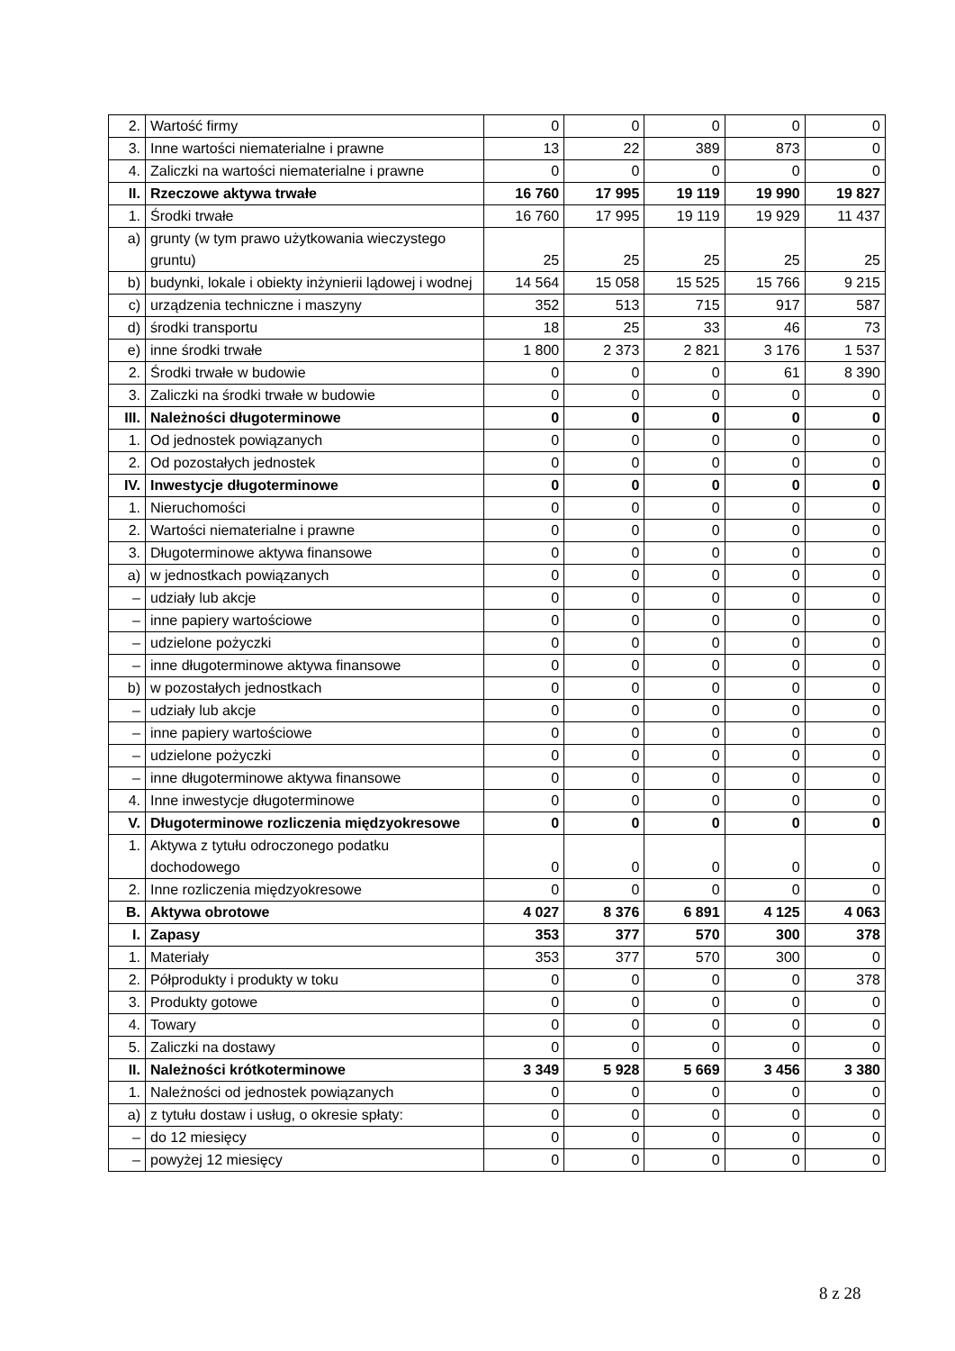| 2. | Wartość firmy | 0 | 0 | 0 | 0 | 0 |
| 3. | Inne wartości niematerialne i prawne | 13 | 22 | 389 | 873 | 0 |
| 4. | Zaliczki na wartości niematerialne i prawne | 0 | 0 | 0 | 0 | 0 |
| II. | Rzeczowe aktywa trwałe | 16 760 | 17 995 | 19 119 | 19 990 | 19 827 |
| 1. | Środki trwałe | 16 760 | 17 995 | 19 119 | 19 929 | 11 437 |
| a) | grunty (w tym prawo użytkowania wieczystego gruntu) | 25 | 25 | 25 | 25 | 25 |
| b) | budynki, lokale i obiekty inżynierii lądowej i wodnej | 14 564 | 15 058 | 15 525 | 15 766 | 9 215 |
| c) | urządzenia techniczne i maszyny | 352 | 513 | 715 | 917 | 587 |
| d) | środki transportu | 18 | 25 | 33 | 46 | 73 |
| e) | inne środki trwałe | 1 800 | 2 373 | 2 821 | 3 176 | 1 537 |
| 2. | Środki trwałe w budowie | 0 | 0 | 0 | 61 | 8 390 |
| 3. | Zaliczki na środki trwałe w budowie | 0 | 0 | 0 | 0 | 0 |
| III. | Należności długoterminowe | 0 | 0 | 0 | 0 | 0 |
| 1. | Od jednostek powiązanych | 0 | 0 | 0 | 0 | 0 |
| 2. | Od pozostałych jednostek | 0 | 0 | 0 | 0 | 0 |
| IV. | Inwestycje długoterminowe | 0 | 0 | 0 | 0 | 0 |
| 1. | Nieruchomości | 0 | 0 | 0 | 0 | 0 |
| 2. | Wartości niematerialne i prawne | 0 | 0 | 0 | 0 | 0 |
| 3. | Długoterminowe aktywa finansowe | 0 | 0 | 0 | 0 | 0 |
| a) | w jednostkach powiązanych | 0 | 0 | 0 | 0 | 0 |
| – | udziały lub akcje | 0 | 0 | 0 | 0 | 0 |
| – | inne papiery wartościowe | 0 | 0 | 0 | 0 | 0 |
| – | udzielone pożyczki | 0 | 0 | 0 | 0 | 0 |
| – | inne długoterminowe aktywa finansowe | 0 | 0 | 0 | 0 | 0 |
| b) | w pozostałych jednostkach | 0 | 0 | 0 | 0 | 0 |
| – | udziały lub akcje | 0 | 0 | 0 | 0 | 0 |
| – | inne papiery wartościowe | 0 | 0 | 0 | 0 | 0 |
| – | udzielone pożyczki | 0 | 0 | 0 | 0 | 0 |
| – | inne długoterminowe aktywa finansowe | 0 | 0 | 0 | 0 | 0 |
| 4. | Inne inwestycje długoterminowe | 0 | 0 | 0 | 0 | 0 |
| V. | Długoterminowe rozliczenia międzyokresowe | 0 | 0 | 0 | 0 | 0 |
| 1. | Aktywa z tytułu odroczonego podatku dochodowego | 0 | 0 | 0 | 0 | 0 |
| 2. | Inne rozliczenia międzyokresowe | 0 | 0 | 0 | 0 | 0 |
| B. | Aktywa obrotowe | 4 027 | 8 376 | 6 891 | 4 125 | 4 063 |
| I. | Zapasy | 353 | 377 | 570 | 300 | 378 |
| 1. | Materiały | 353 | 377 | 570 | 300 | 0 |
| 2. | Półprodukty i produkty w toku | 0 | 0 | 0 | 0 | 378 |
| 3. | Produkty gotowe | 0 | 0 | 0 | 0 | 0 |
| 4. | Towary | 0 | 0 | 0 | 0 | 0 |
| 5. | Zaliczki na dostawy | 0 | 0 | 0 | 0 | 0 |
| II. | Należności krótkoterminowe | 3 349 | 5 928 | 5 669 | 3 456 | 3 380 |
| 1. | Należności od jednostek powiązanych | 0 | 0 | 0 | 0 | 0 |
| a) | z tytułu dostaw i usług, o okresie spłaty: | 0 | 0 | 0 | 0 | 0 |
| – | do 12 miesięcy | 0 | 0 | 0 | 0 | 0 |
| – | powyżej 12 miesięcy | 0 | 0 | 0 | 0 | 0 |
8 z 28